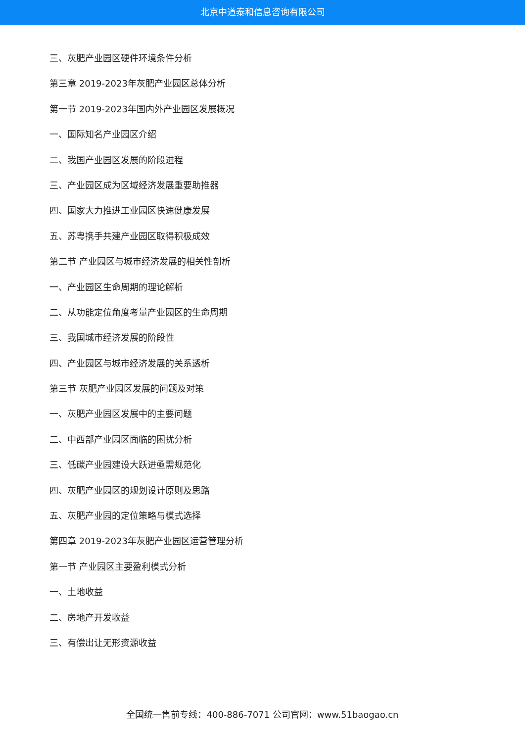北京中道泰和信息咨询有限公司
三、灰肥产业园区硬件环境条件分析
第三章 2019-2023年灰肥产业园区总体分析
第一节 2019-2023年国内外产业园区发展概况
一、国际知名产业园区介绍
二、我国产业园区发展的阶段进程
三、产业园区成为区域经济发展重要助推器
四、国家大力推进工业园区快速健康发展
五、苏粤携手共建产业园区取得积极成效
第二节 产业园区与城市经济发展的相关性剖析
一、产业园区生命周期的理论解析
二、从功能定位角度考量产业园区的生命周期
三、我国城市经济发展的阶段性
四、产业园区与城市经济发展的关系透析
第三节 灰肥产业园区发展的问题及对策
一、灰肥产业园区发展中的主要问题
二、中西部产业园区面临的困扰分析
三、低碳产业园建设大跃进亟需规范化
四、灰肥产业园区的规划设计原则及思路
五、灰肥产业园的定位策略与模式选择
第四章 2019-2023年灰肥产业园区运营管理分析
第一节 产业园区主要盈利模式分析
一、土地收益
二、房地产开发收益
三、有偿出让无形资源收益
全国统一售前专线：400-886-7071 公司官网：www.51baogao.cn